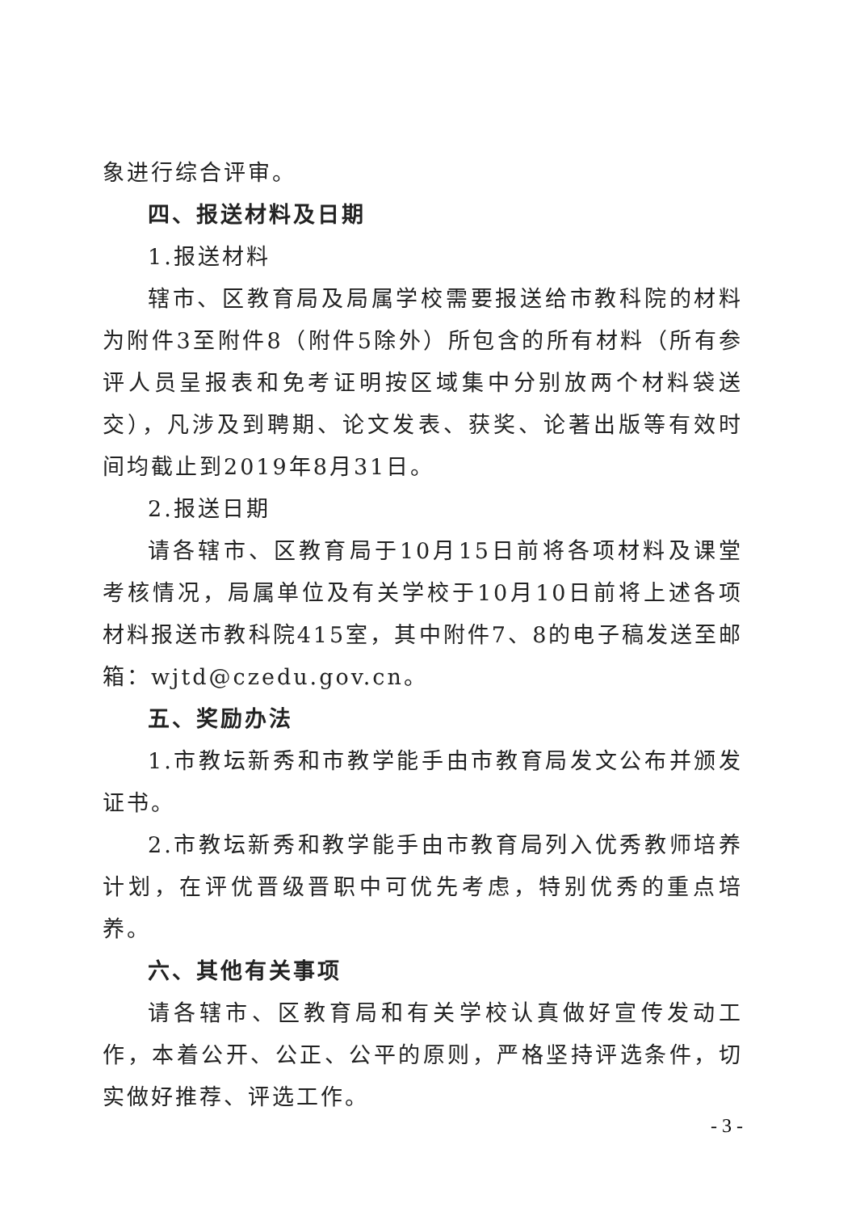象进行综合评审。
四、报送材料及日期
1.报送材料
辖市、区教育局及局属学校需要报送给市教科院的材料为附件3至附件8（附件5除外）所包含的所有材料（所有参评人员呈报表和免考证明按区域集中分别放两个材料袋送交），凡涉及到聘期、论文发表、获奖、论著出版等有效时间均截止到2019年8月31日。
2.报送日期
请各辖市、区教育局于10月15日前将各项材料及课堂考核情况，局属单位及有关学校于10月10日前将上述各项材料报送市教科院415室，其中附件7、8的电子稿发送至邮箱：wjtd@czedu.gov.cn。
五、奖励办法
1.市教坛新秀和市教学能手由市教育局发文公布并颁发证书。
2.市教坛新秀和教学能手由市教育局列入优秀教师培养计划，在评优晋级晋职中可优先考虑，特别优秀的重点培养。
六、其他有关事项
请各辖市、区教育局和有关学校认真做好宣传发动工作，本着公开、公正、公平的原则，严格坚持评选条件，切实做好推荐、评选工作。
- 3 -